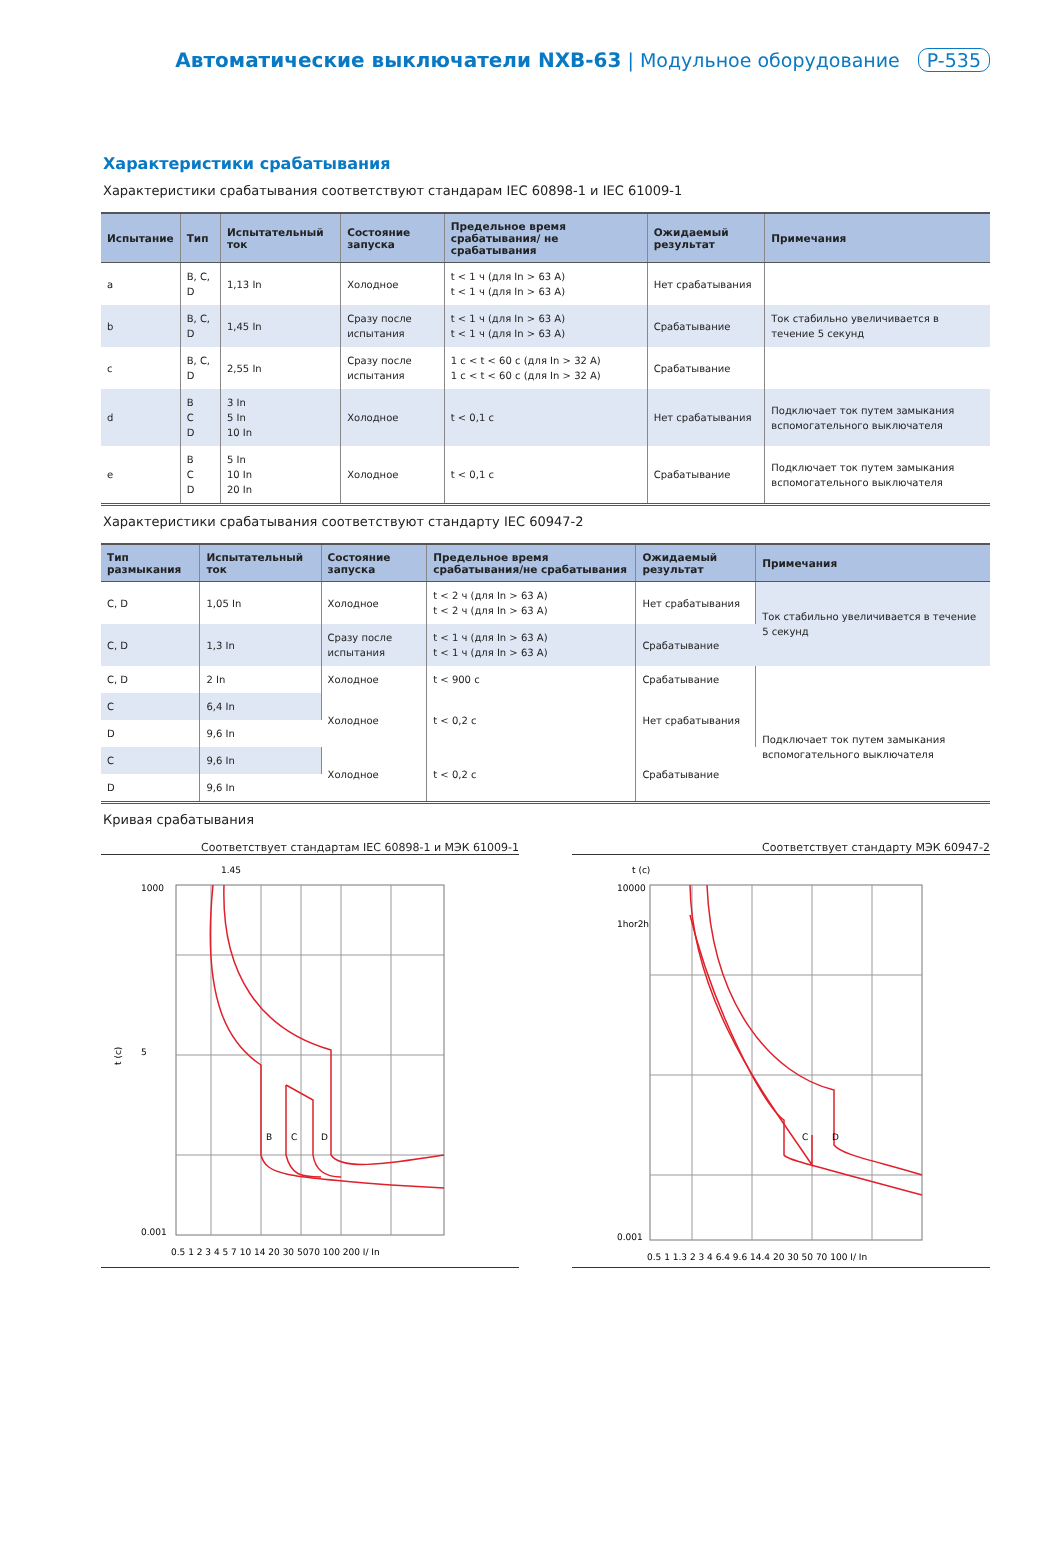Автоматические выключатели NXB-63 | Модульное оборудование P-535
Характеристики срабатывания
Характеристики срабатывания соответствуют стандарам IEC 60898-1 и IEC 61009-1
| Испытание | Тип | Испытательный ток | Состояние запуска | Предельное время срабатывания/ не срабатывания | Ожидаемый результат | Примечания |
| --- | --- | --- | --- | --- | --- | --- |
| a | B, C, D | 1,13 In | Холодное | t < 1 ч (для In > 63 A) t < 1 ч (для In > 63 A) | Нет срабатывания | |
| b | B, C, D | 1,45 In | Сразу после испытания | t < 1 ч (для In > 63 A) t < 1 ч (для In > 63 A) | Срабатывание | Ток стабильно увеличивается в течение 5 секунд |
| c | B, C, D | 2,55 In | Сразу после испытания | 1 с < t < 60 с (для In > 32 A) 1 с < t < 60 с (для In > 32 A) | Срабатывание | |
| d | B C D | 3 In 5 In 10 In | Холодное | t < 0,1 с | Нет срабатывания | Подключает ток путем замыкания вспомогательного выключателя |
| e | B C D | 5 In 10 In 20 In | Холодное | t < 0,1 с | Срабатывание | Подключает ток путем замыкания вспомогательного выключателя |
Характеристики срабатывания соответствуют стандарту IEC 60947-2
| Тип размыкания | Испытательный ток | Состояние запуска | Предельное время срабатывания/не срабатывания | Ожидаемый результат | Примечания |
| --- | --- | --- | --- | --- | --- |
| C, D | 1,05 In | Холодное | t < 2 ч (для In > 63 A) t < 2 ч (для In > 63 A) | Нет срабатывания | Ток стабильно увеличивается в течение 5 секунд |
| C, D | 1,3 In | Сразу после испытания | t < 1 ч (для In > 63 A) t < 1 ч (для In > 63 A) | Срабатывание | |
| C, D | 2 In | Холодное | t < 900 с | Срабатывание | |
| C | 6,4 In | Холодное | t < 0,2 с | Нет срабатывания | Подключает ток путем замыкания вспомогательного выключателя |
| D | 9,6 In | | | | |
| C | 9,6 In | Холодное | t < 0,2 с | Срабатывание | |
| D | 9,6 In | | | | |
Кривая срабатывания
Соответствует стандартам IEC 60898-1 и МЭК 61009-1
1.45
t (c)
B
C
D
1000
5
0.001
0.5 1 2 3 4 5 7 10 14 20 30 5070 100 200 I/ In
Соответствует стандарту МЭК 60947-2
t (c)
C
D
10000
1hor2h
0.001
0.5 1 1.3 2 3 4 6.4 9.6 14.4 20 30 50 70 100 I/ In